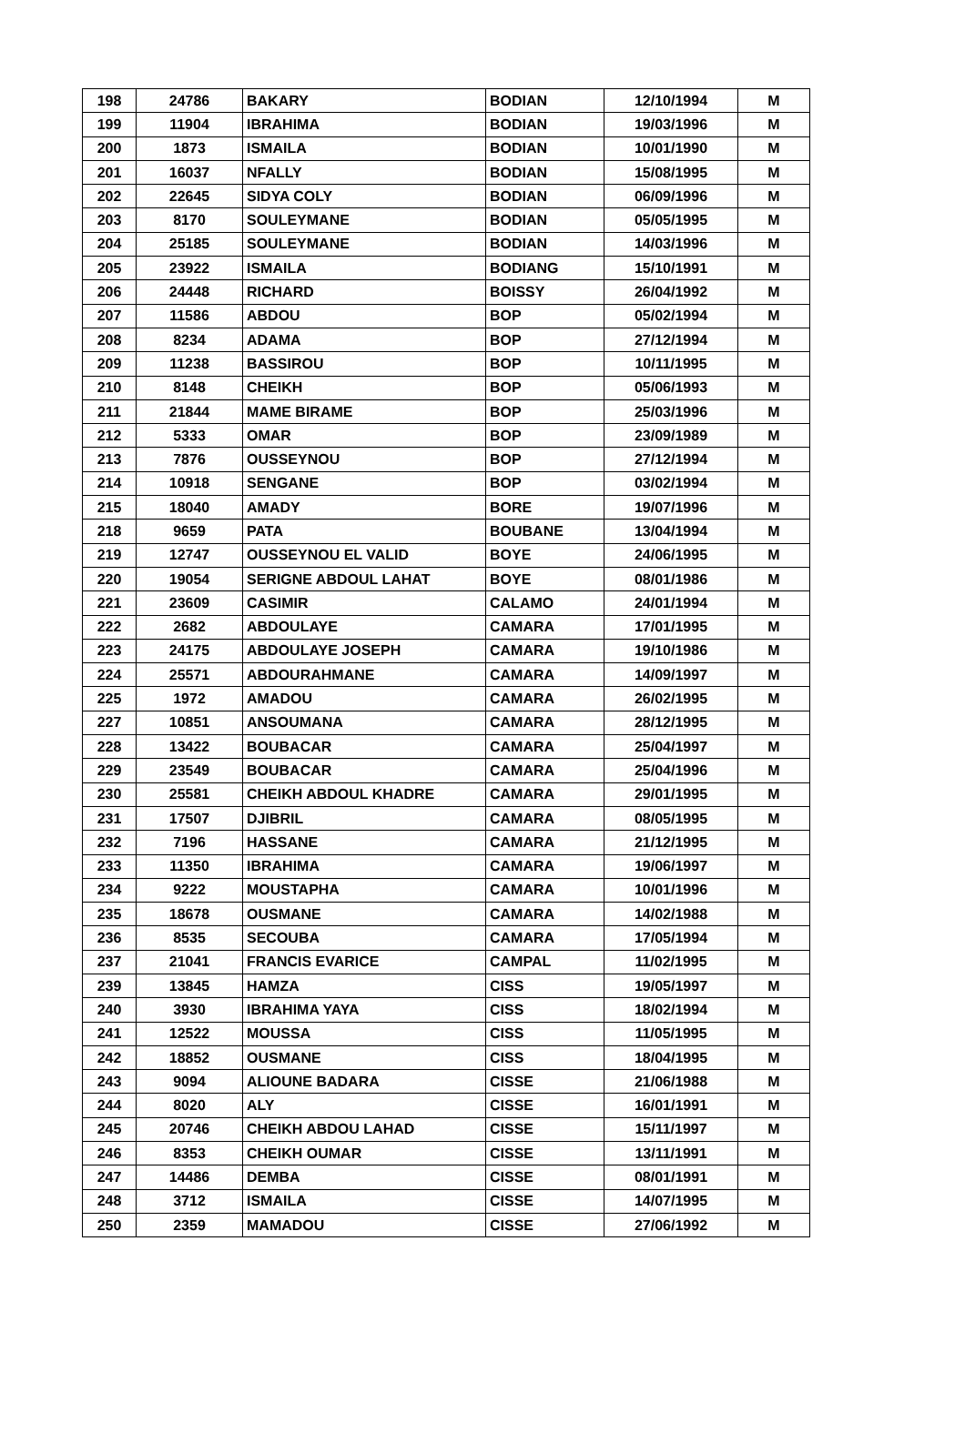| 198 | 24786 | BAKARY | BODIAN | 12/10/1994 | M |
| 199 | 11904 | IBRAHIMA | BODIAN | 19/03/1996 | M |
| 200 | 1873 | ISMAILA | BODIAN | 10/01/1990 | M |
| 201 | 16037 | NFALLY | BODIAN | 15/08/1995 | M |
| 202 | 22645 | SIDYA COLY | BODIAN | 06/09/1996 | M |
| 203 | 8170 | SOULEYMANE | BODIAN | 05/05/1995 | M |
| 204 | 25185 | SOULEYMANE | BODIAN | 14/03/1996 | M |
| 205 | 23922 | ISMAILA | BODIANG | 15/10/1991 | M |
| 206 | 24448 | RICHARD | BOISSY | 26/04/1992 | M |
| 207 | 11586 | ABDOU | BOP | 05/02/1994 | M |
| 208 | 8234 | ADAMA | BOP | 27/12/1994 | M |
| 209 | 11238 | BASSIROU | BOP | 10/11/1995 | M |
| 210 | 8148 | CHEIKH | BOP | 05/06/1993 | M |
| 211 | 21844 | MAME BIRAME | BOP | 25/03/1996 | M |
| 212 | 5333 | OMAR | BOP | 23/09/1989 | M |
| 213 | 7876 | OUSSEYNOU | BOP | 27/12/1994 | M |
| 214 | 10918 | SENGANE | BOP | 03/02/1994 | M |
| 215 | 18040 | AMADY | BORE | 19/07/1996 | M |
| 218 | 9659 | PATA | BOUBANE | 13/04/1994 | M |
| 219 | 12747 | OUSSEYNOU EL VALID | BOYE | 24/06/1995 | M |
| 220 | 19054 | SERIGNE ABDOUL LAHAT | BOYE | 08/01/1986 | M |
| 221 | 23609 | CASIMIR | CALAMO | 24/01/1994 | M |
| 222 | 2682 | ABDOULAYE | CAMARA | 17/01/1995 | M |
| 223 | 24175 | ABDOULAYE JOSEPH | CAMARA | 19/10/1986 | M |
| 224 | 25571 | ABDOURAHMANE | CAMARA | 14/09/1997 | M |
| 225 | 1972 | AMADOU | CAMARA | 26/02/1995 | M |
| 227 | 10851 | ANSOUMANA | CAMARA | 28/12/1995 | M |
| 228 | 13422 | BOUBACAR | CAMARA | 25/04/1997 | M |
| 229 | 23549 | BOUBACAR | CAMARA | 25/04/1996 | M |
| 230 | 25581 | CHEIKH ABDOUL KHADRE | CAMARA | 29/01/1995 | M |
| 231 | 17507 | DJIBRIL | CAMARA | 08/05/1995 | M |
| 232 | 7196 | HASSANE | CAMARA | 21/12/1995 | M |
| 233 | 11350 | IBRAHIMA | CAMARA | 19/06/1997 | M |
| 234 | 9222 | MOUSTAPHA | CAMARA | 10/01/1996 | M |
| 235 | 18678 | OUSMANE | CAMARA | 14/02/1988 | M |
| 236 | 8535 | SECOUBA | CAMARA | 17/05/1994 | M |
| 237 | 21041 | FRANCIS EVARICE | CAMPAL | 11/02/1995 | M |
| 239 | 13845 | HAMZA | CISS | 19/05/1997 | M |
| 240 | 3930 | IBRAHIMA YAYA | CISS | 18/02/1994 | M |
| 241 | 12522 | MOUSSA | CISS | 11/05/1995 | M |
| 242 | 18852 | OUSMANE | CISS | 18/04/1995 | M |
| 243 | 9094 | ALIOUNE BADARA | CISSE | 21/06/1988 | M |
| 244 | 8020 | ALY | CISSE | 16/01/1991 | M |
| 245 | 20746 | CHEIKH ABDOU LAHAD | CISSE | 15/11/1997 | M |
| 246 | 8353 | CHEIKH OUMAR | CISSE | 13/11/1991 | M |
| 247 | 14486 | DEMBA | CISSE | 08/01/1991 | M |
| 248 | 3712 | ISMAILA | CISSE | 14/07/1995 | M |
| 250 | 2359 | MAMADOU | CISSE | 27/06/1992 | M |